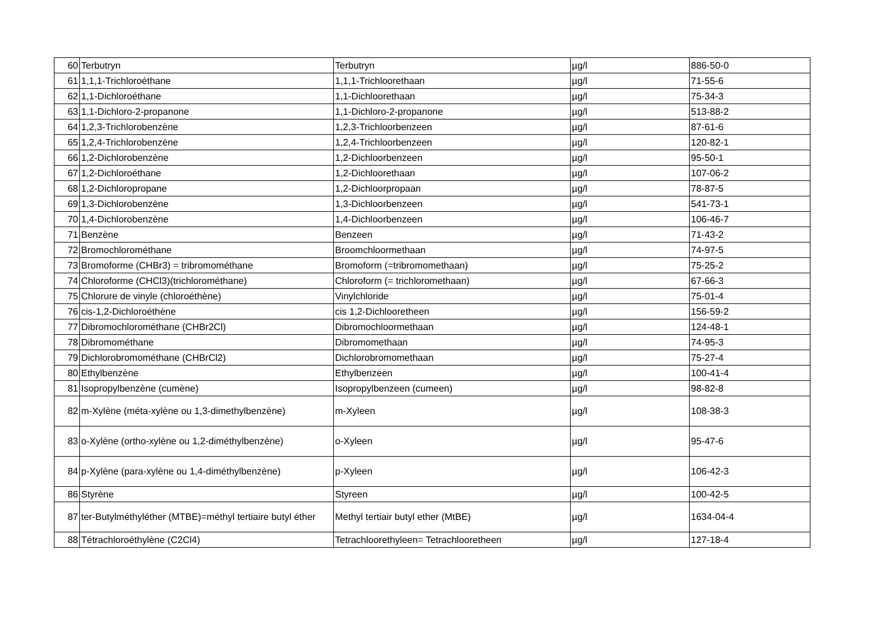| 60 | Terbutryn | Terbutryn | µg/l | 886-50-0 |
| 61 | 1,1,1-Trichloroéthane | 1,1,1-Trichloorethaan | µg/l | 71-55-6 |
| 62 | 1,1-Dichloroéthane | 1,1-Dichloorethaan | µg/l | 75-34-3 |
| 63 | 1,1-Dichloro-2-propanone | 1,1-Dichloro-2-propanone | µg/l | 513-88-2 |
| 64 | 1,2,3-Trichlorobenzène | 1,2,3-Trichloorbenzeen | µg/l | 87-61-6 |
| 65 | 1,2,4-Trichlorobenzène | 1,2,4-Trichloorbenzeen | µg/l | 120-82-1 |
| 66 | 1,2-Dichlorobenzène | 1,2-Dichloorbenzeen | µg/l | 95-50-1 |
| 67 | 1,2-Dichloroéthane | 1,2-Dichloorethaan | µg/l | 107-06-2 |
| 68 | 1,2-Dichloropropane | 1,2-Dichloorpropaan | µg/l | 78-87-5 |
| 69 | 1,3-Dichlorobenzène | 1,3-Dichloorbenzeen | µg/l | 541-73-1 |
| 70 | 1,4-Dichlorobenzène | 1,4-Dichloorbenzeen | µg/l | 106-46-7 |
| 71 | Benzène | Benzeen | µg/l | 71-43-2 |
| 72 | Bromochlorométhane | Broomchloormethaan | µg/l | 74-97-5 |
| 73 | Bromoforme (CHBr3) = tribromométhane | Bromoform (=tribromomethaan) | µg/l | 75-25-2 |
| 74 | Chloroforme (CHCl3)(trichlorométhane) | Chloroform (= trichloromethaan) | µg/l | 67-66-3 |
| 75 | Chlorure de vinyle (chloroéthène) | Vinylchloride | µg/l | 75-01-4 |
| 76 | cis-1,2-Dichloroéthène | cis 1,2-Dichlooretheen | µg/l | 156-59-2 |
| 77 | Dibromochlorométhane (CHBr2Cl) | Dibromochloormethaan | µg/l | 124-48-1 |
| 78 | Dibromométhane | Dibromomethaan | µg/l | 74-95-3 |
| 79 | Dichlorobromométhane (CHBrCl2) | Dichlorobromomethaan | µg/l | 75-27-4 |
| 80 | Ethylbenzène | Ethylbenzeen | µg/l | 100-41-4 |
| 81 | Isopropylbenzène (cumène) | Isopropylbenzeen (cumeen) | µg/l | 98-82-8 |
| 82 | m-Xylène (méta-xylène ou 1,3-dimethylbenzène) | m-Xyleen | µg/l | 108-38-3 |
| 83 | o-Xylène (ortho-xylène ou 1,2-diméthylbenzène) | o-Xyleen | µg/l | 95-47-6 |
| 84 | p-Xylène (para-xylène ou 1,4-diméthylbenzène) | p-Xyleen | µg/l | 106-42-3 |
| 86 | Styrène | Styreen | µg/l | 100-42-5 |
| 87 | ter-Butylméthyléther (MTBE)=méthyl tertiaire butyl éther | Methyl tertiair butyl ether (MtBE) | µg/l | 1634-04-4 |
| 88 | Tétrachloroéthylène (C2Cl4) | Tetrachloorethyleen= Tetrachlooretheen | µg/l | 127-18-4 |